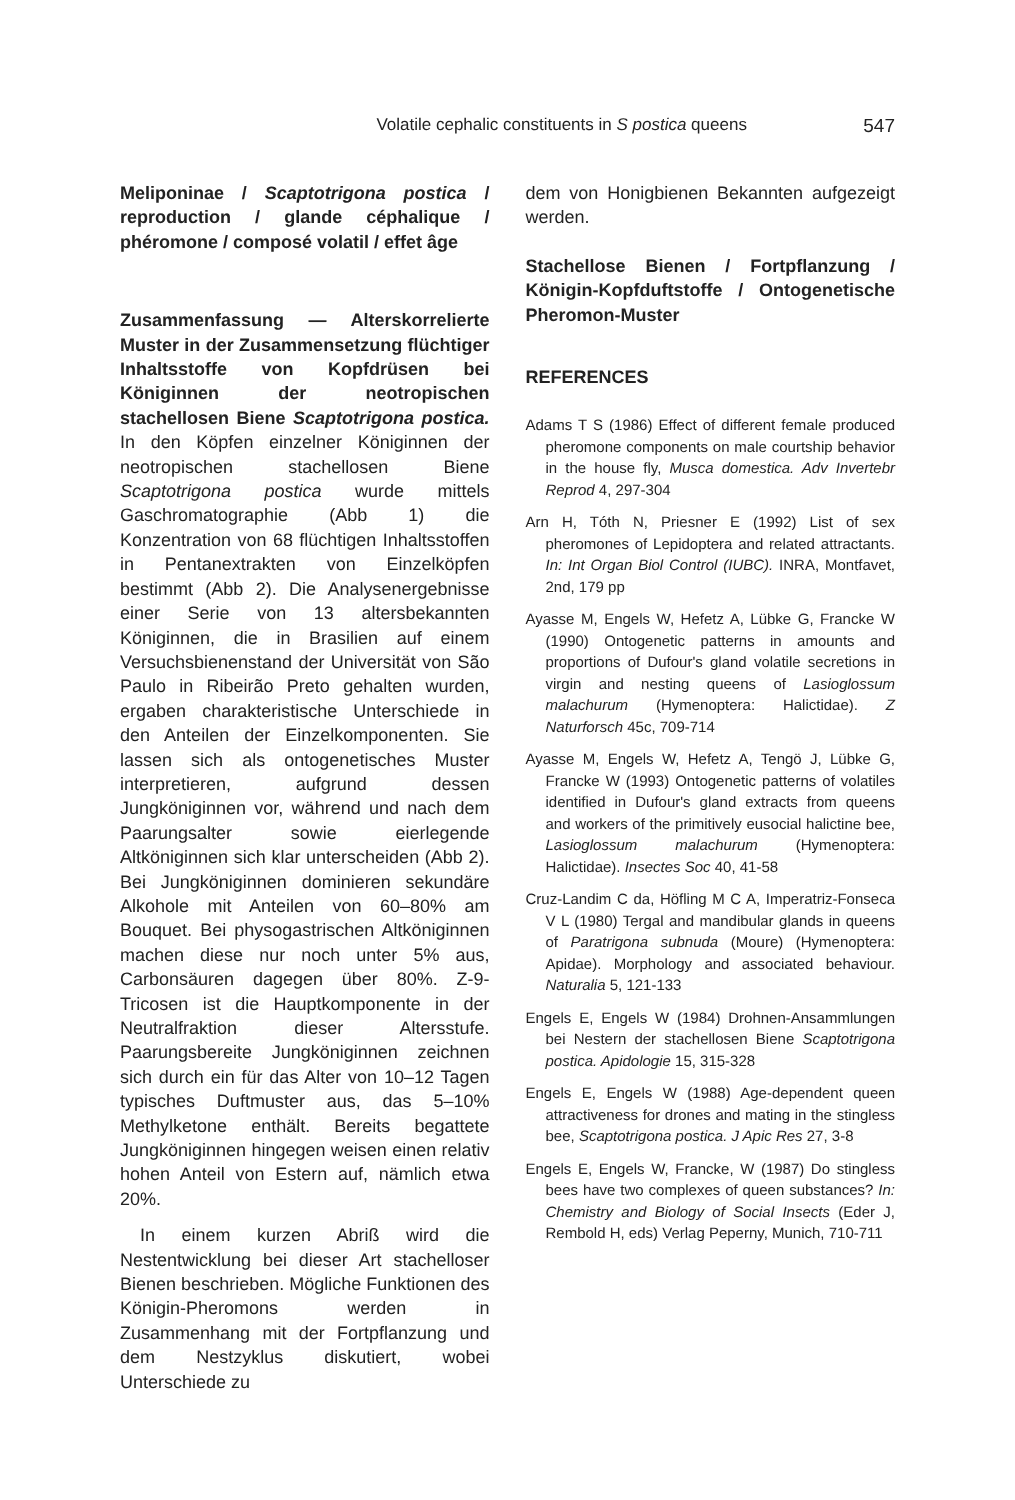Volatile cephalic constituents in S postica queens 547
Meliponinae / Scaptotrigona postica / reproduction / glande céphalique / phéromone / composé volatil / effet âge
Zusammenfassung — Alterskorrelierte Muster in der Zusammensetzung flüchtiger Inhaltsstoffe von Kopfdrüsen bei Königinnen der neotropischen stachellosen Biene Scaptotrigona postica. In den Köpfen einzelner Königinnen der neotropischen stachellosen Biene Scaptotrigona postica wurde mittels Gaschromatographie (Abb 1) die Konzentration von 68 flüchtigen Inhaltsstoffen in Pentanextrakten von Einzelköpfen bestimmt (Abb 2). Die Analysenergebnisse einer Serie von 13 altersbekannten Königinnen, die in Brasilien auf einem Versuchsbienenstand der Universität von São Paulo in Ribeirão Preto gehalten wurden, ergaben charakteristische Unterschiede in den Anteilen der Einzelkomponenten. Sie lassen sich als ontogenetisches Muster interpretieren, aufgrund dessen Jungköniginnen vor, während und nach dem Paarungsalter sowie eierlegende Altköniginnen sich klar unterscheiden (Abb 2). Bei Jungköniginnen dominieren sekundäre Alkohole mit Anteilen von 60–80% am Bouquet. Bei physogastrischen Altköniginnen machen diese nur noch unter 5% aus, Carbonsäuren dagegen über 80%. Z-9-Tricosen ist die Hauptkomponente in der Neutralfraktion dieser Altersstufe. Paarungsbereite Jungköniginnen zeichnen sich durch ein für das Alter von 10–12 Tagen typisches Duftmuster aus, das 5–10% Methylketone enthält. Bereits begattete Jungköniginnen hingegen weisen einen relativ hohen Anteil von Estern auf, nämlich etwa 20%.
In einem kurzen Abriß wird die Nestentwicklung bei dieser Art stachelloser Bienen beschrieben. Mögliche Funktionen des Königin-Pheromons werden in Zusammenhang mit der Fortpflanzung und dem Nestzyklus diskutiert, wobei Unterschiede zu
dem von Honigbienen Bekannten aufgezeigt werden.
Stachellose Bienen / Fortpflanzung / Königin-Kopfduftstoffe / Ontogenetische Pheromon-Muster
REFERENCES
Adams T S (1986) Effect of different female produced pheromone components on male courtship behavior in the house fly, Musca domestica. Adv Invertebr Reprod 4, 297-304
Arn H, Tóth N, Priesner E (1992) List of sex pheromones of Lepidoptera and related attractants. In: Int Organ Biol Control (IUBC). INRA, Montfavet, 2nd, 179 pp
Ayasse M, Engels W, Hefetz A, Lübke G, Francke W (1990) Ontogenetic patterns in amounts and proportions of Dufour's gland volatile secretions in virgin and nesting queens of Lasioglossum malachurum (Hymenoptera: Halictidae). Z Naturforsch 45c, 709-714
Ayasse M, Engels W, Hefetz A, Tengö J, Lübke G, Francke W (1993) Ontogenetic patterns of volatiles identified in Dufour's gland extracts from queens and workers of the primitively eusocial halictine bee, Lasioglossum malachurum (Hymenoptera: Halictidae). Insectes Soc 40, 41-58
Cruz-Landim C da, Höfling M C A, Imperatriz-Fonseca V L (1980) Tergal and mandibular glands in queens of Paratrigona subnuda (Moure) (Hymenoptera: Apidae). Morphology and associated behaviour. Naturalia 5, 121-133
Engels E, Engels W (1984) Drohnen-Ansammlungen bei Nestern der stachellosen Biene Scaptotrigona postica. Apidologie 15, 315-328
Engels E, Engels W (1988) Age-dependent queen attractiveness for drones and mating in the stingless bee, Scaptotrigona postica. J Apic Res 27, 3-8
Engels E, Engels W, Francke, W (1987) Do stingless bees have two complexes of queen substances? In: Chemistry and Biology of Social Insects (Eder J, Rembold H, eds) Verlag Peperny, Munich, 710-711